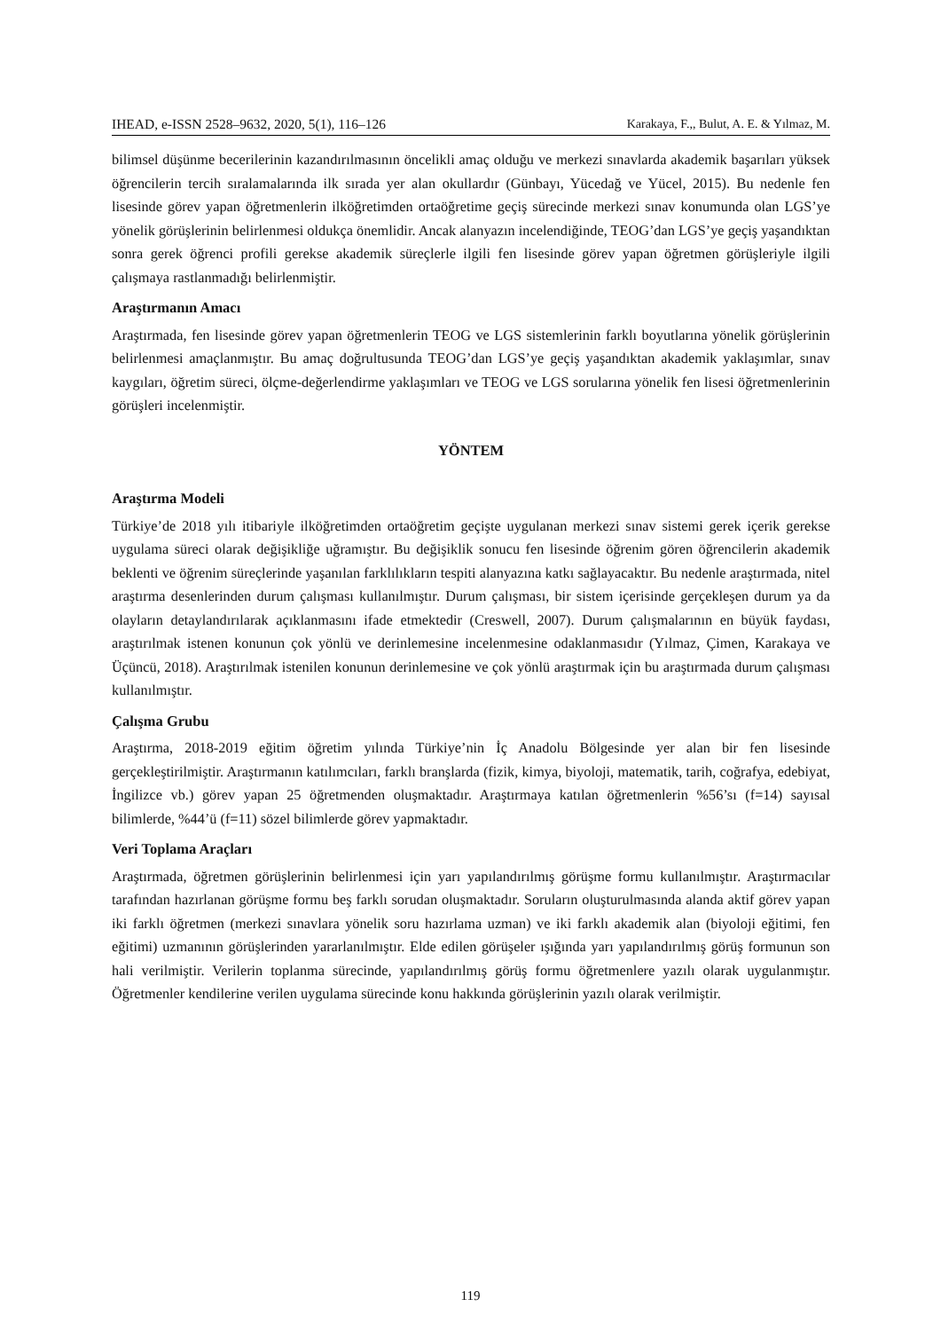IHEAD, e-ISSN 2528–9632, 2020, 5(1), 116–126 Karakaya, F.,, Bulut, A. E. & Yılmaz, M.
bilimsel düşünme becerilerinin kazandırılmasının öncelikli amaç olduğu ve merkezi sınavlarda akademik başarıları yüksek öğrencilerin tercih sıralamalarında ilk sırada yer alan okullardır (Günbayı, Yücedağ ve Yücel, 2015). Bu nedenle fen lisesinde görev yapan öğretmenlerin ilköğretimden ortaöğretime geçiş sürecinde merkezi sınav konumunda olan LGS’ye yönelik görüşlerinin belirlenmesi oldukça önemlidir. Ancak alanyazın incelendiğinde, TEOG’dan LGS’ye geçiş yaşandıktan sonra gerek öğrenci profili gerekse akademik süreçlerle ilgili fen lisesinde görev yapan öğretmen görüşleriyle ilgili çalışmaya rastlanmadığı belirlenmiştir.
Araştırmanın Amacı
Araştırmada, fen lisesinde görev yapan öğretmenlerin TEOG ve LGS sistemlerinin farklı boyutlarına yönelik görüşlerinin belirlenmesi amaçlanmıştır. Bu amaç doğrultusunda TEOG’dan LGS’ye geçiş yaşandıktan akademik yaklaşımlar, sınav kaygıları, öğretim süreci, ölçme-değerlendirme yaklaşımları ve TEOG ve LGS sorularına yönelik fen lisesi öğretmenlerinin görüşleri incelenmiştir.
YÖNTEM
Araştırma Modeli
Türkiye’de 2018 yılı itibariyle ilköğretimden ortaöğretim geçişte uygulanan merkezi sınav sistemi gerek içerik gerekse uygulama süreci olarak değişikliğe uğramıştır. Bu değişiklik sonucu fen lisesinde öğrenim gören öğrencilerin akademik beklenti ve öğrenim süreçlerinde yaşanılan farklılıkların tespiti alanyazına katkı sağlayacaktır. Bu nedenle araştırmada, nitel araştırma desenlerinden durum çalışması kullanılmıştır. Durum çalışması, bir sistem içerisinde gerçekleşen durum ya da olayların detaylandırılarak açıklanmasını ifade etmektedir (Creswell, 2007). Durum çalışmalarının en büyük faydası, araştırılmak istenen konunun çok yönlü ve derinlemesine incelenmesine odaklanmasıdır (Yılmaz, Çimen, Karakaya ve Üçüncü, 2018). Araştırılmak istenilen konunun derinlemesine ve çok yönlü araştırmak için bu araştırmada durum çalışması kullanılmıştır.
Çalışma Grubu
Araştırma, 2018-2019 eğitim öğretim yılında Türkiye’nin İç Anadolu Bölgesinde yer alan bir fen lisesinde gerçekleştirilmiştir. Araştırmanın katılımcıları, farklı branşlarda (fizik, kimya, biyoloji, matematik, tarih, coğrafya, edebiyat, İngilizce vb.) görev yapan 25 öğretmenden oluşmaktadır. Araştırmaya katılan öğretmenlerin %56’sı (f=14) sayısal bilimlerde, %44’ü (f=11) sözel bilimlerde görev yapmaktadır.
Veri Toplama Araçları
Araştırmada, öğretmen görüşlerinin belirlenmesi için yarı yapılandırılmış görüşme formu kullanılmıştır. Araştırmacılar tarafından hazırlanan görüşme formu beş farklı sorudan oluşmaktadır. Soruların oluşturulmasında alanda aktif görev yapan iki farklı öğretmen (merkezi sınavlara yönelik soru hazırlama uzman) ve iki farklı akademik alan (biyoloji eğitimi, fen eğitimi) uzmanının görüşlerinden yararlanılmıştır. Elde edilen görüşeler ışığında yarı yapılandırılmış görüş formunun son hali verilmiştir. Verilerin toplanma sürecinde, yapılandırılmış görüş formu öğretmenlere yazılı olarak uygulanmıştır. Öğretmenler kendilerine verilen uygulama sürecinde konu hakkında görüşlerinin yazılı olarak verilmiştir.
119